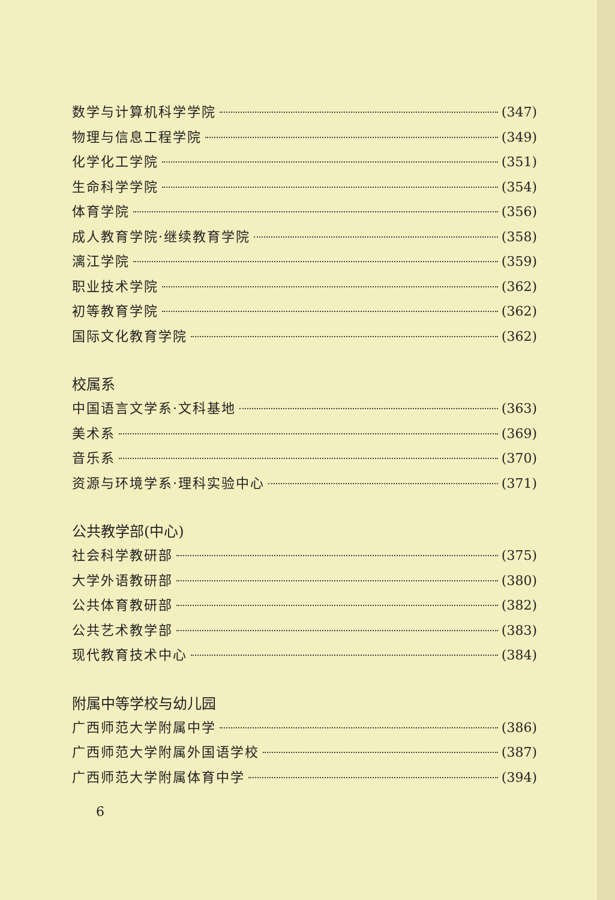数学与计算机科学学院 (347)
物理与信息工程学院 (349)
化学化工学院 (351)
生命科学学院 (354)
体育学院 (356)
成人教育学院·继续教育学院 (358)
漓江学院 (359)
职业技术学院 (362)
初等教育学院 (362)
国际文化教育学院 (362)
校属系
中国语言文学系·文科基地 (363)
美术系 (369)
音乐系 (370)
资源与环境学系·理科实验中心 (371)
公共教学部(中心)
社会科学教研部 (375)
大学外语教研部 (380)
公共体育教研部 (382)
公共艺术教学部 (383)
现代教育技术中心 (384)
附属中等学校与幼儿园
广西师范大学附属中学 (386)
广西师范大学附属外国语学校 (387)
广西师范大学附属体育中学 (394)
6